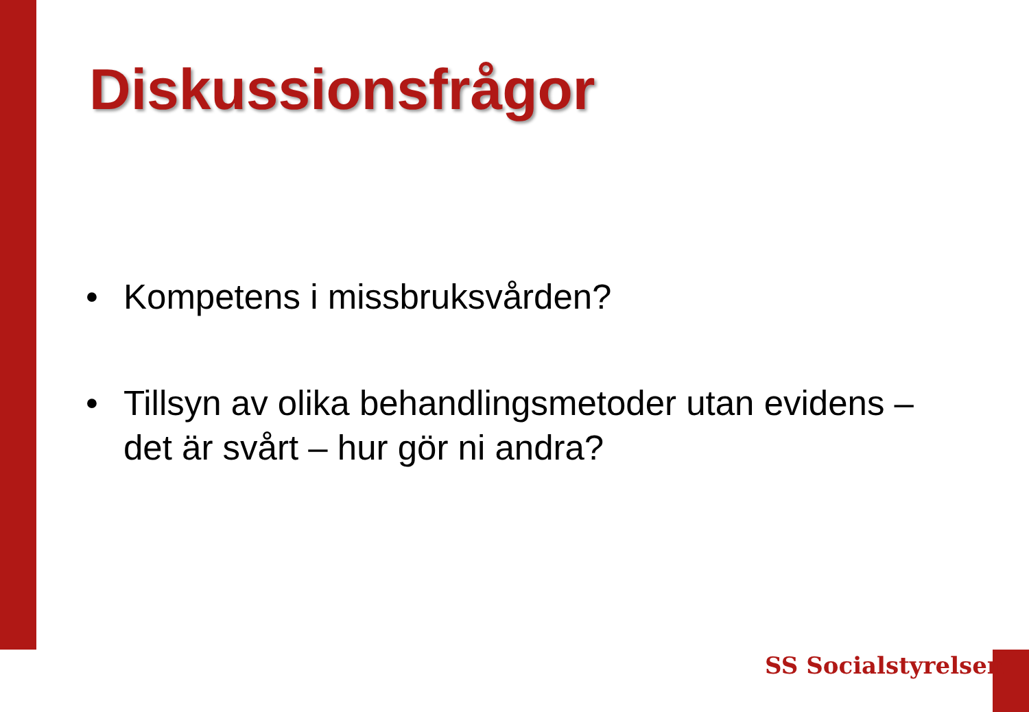Diskussionsfrågor
• Kompetens i missbruksvården?
• Tillsyn av olika behandlingsmetoder utan evidens – det är svårt – hur gör ni andra?
SS Socialstyrelsen